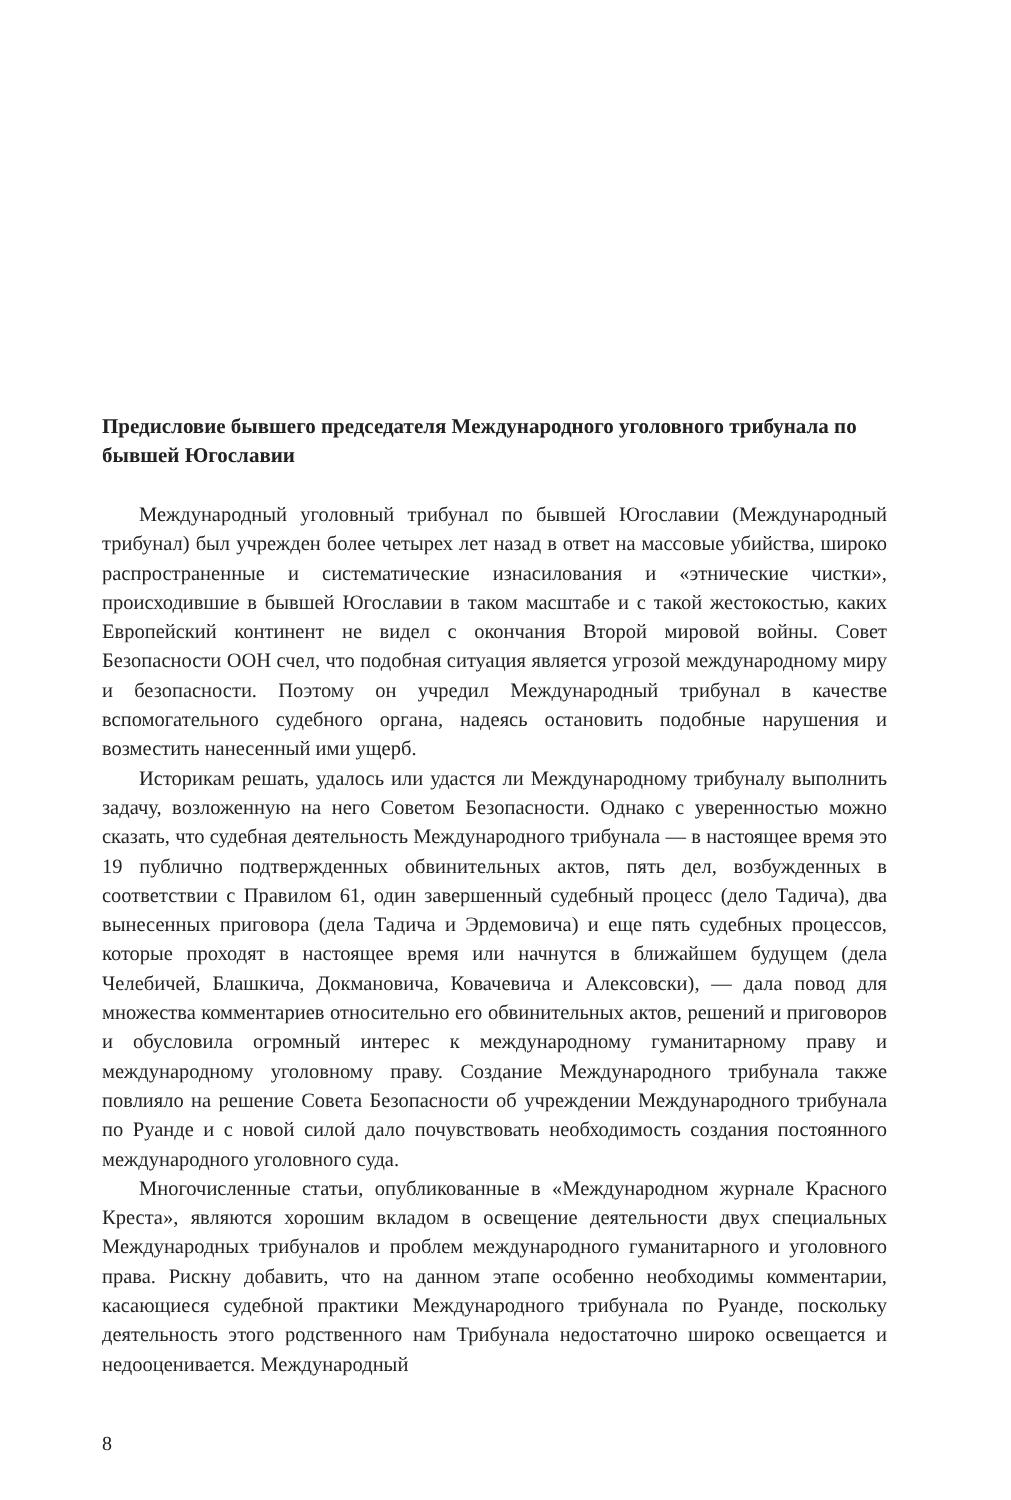Предисловие бывшего председателя Международного уголовного трибунала по бывшей Югославии
Международный уголовный трибунал по бывшей Югославии (Международный трибунал) был учрежден более четырех лет назад в ответ на массовые убийства, широко распространенные и систематические изнасилования и «этнические чистки», происходившие в бывшей Югославии в таком масштабе и с такой жестокостью, каких Европейский континент не видел с окончания Второй мировой войны. Совет Безопасности ООН счел, что подобная ситуация является угрозой международному миру и безопасности. Поэтому он учредил Международный трибунал в качестве вспомогательного судебного органа, надеясь остановить подобные нарушения и возместить нанесенный ими ущерб.
Историкам решать, удалось или удастся ли Международному трибуналу выполнить задачу, возложенную на него Советом Безопасности. Однако с уверенностью можно сказать, что судебная деятельность Международного трибунала — в настоящее время это 19 публично подтвержденных обвинительных актов, пять дел, возбужденных в соответствии с Правилом 61, один завершенный судебный процесс (дело Тадича), два вынесенных приговора (дела Тадича и Эрдемовича) и еще пять судебных процессов, которые проходят в настоящее время или начнутся в ближайшем будущем (дела Челебичей, Блашкича, Докмановича, Ковачевича и Алексовски), — дала повод для множества комментариев относительно его обвинительных актов, решений и приговоров и обусловила огромный интерес к международному гуманитарному праву и международному уголовному праву. Создание Международного трибунала также повлияло на решение Совета Безопасности об учреждении Международного трибунала по Руанде и с новой силой дало почувствовать необходимость создания постоянного международного уголовного суда.
Многочисленные статьи, опубликованные в «Международном журнале Красного Креста», являются хорошим вкладом в освещение деятельности двух специальных Международных трибуналов и проблем международного гуманитарного и уголовного права. Рискну добавить, что на данном этапе особенно необходимы комментарии, касающиеся судебной практики Международного трибунала по Руанде, поскольку деятельность этого родственного нам Трибунала недостаточно широко освещается и недооценивается. Международный
8